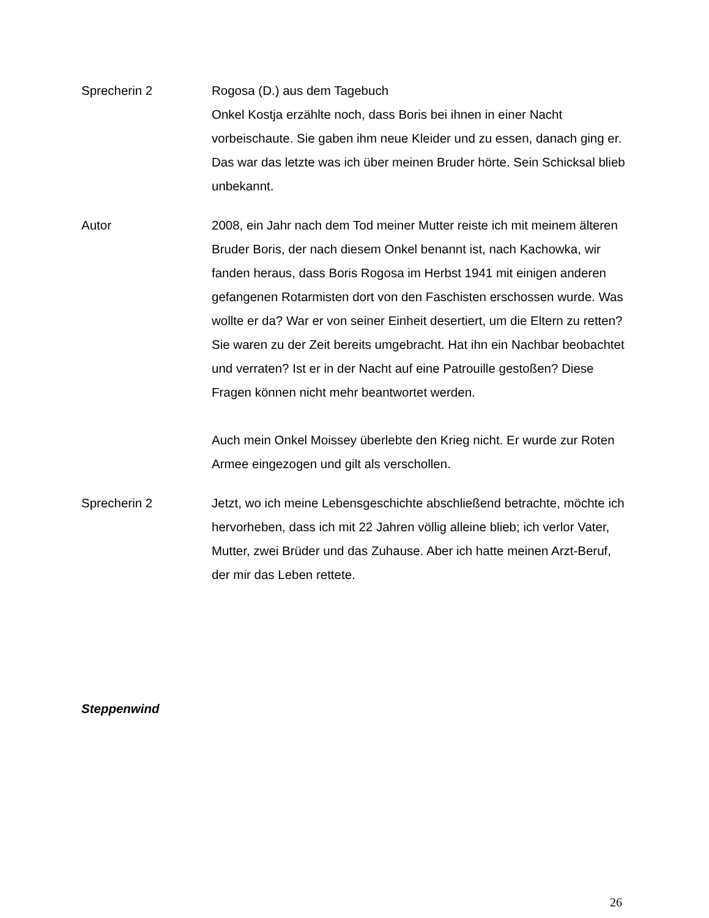Sprecherin 2 Rogosa (D.) aus dem Tagebuch
Onkel Kostja erzählte noch, dass Boris bei ihnen in einer Nacht vorbeischaute. Sie gaben ihm neue Kleider und zu essen, danach ging er. Das war das letzte was ich über meinen Bruder hörte. Sein Schicksal blieb unbekannt.
Autor 2008, ein Jahr nach dem Tod meiner Mutter reiste ich mit meinem älteren Bruder Boris, der nach diesem Onkel benannt ist, nach Kachowka, wir fanden heraus, dass Boris Rogosa im Herbst 1941 mit einigen anderen gefangenen Rotarmisten dort von den Faschisten erschossen wurde. Was wollte er da? War er von seiner Einheit desertiert, um die Eltern zu retten? Sie waren zu der Zeit bereits umgebracht. Hat ihn ein Nachbar beobachtet und verraten? Ist er in der Nacht auf eine Patrouille gestoßen? Diese Fragen können nicht mehr beantwortet werden.
Auch mein Onkel Moissey überlebte den Krieg nicht. Er wurde zur Roten Armee eingezogen und gilt als verschollen.
Sprecherin 2 Jetzt, wo ich meine Lebensgeschichte abschließend betrachte, möchte ich hervorheben, dass ich mit 22 Jahren völlig alleine blieb; ich verlor Vater, Mutter, zwei Brüder und das Zuhause. Aber ich hatte meinen Arzt-Beruf, der mir das Leben rettete.
Steppenwind
26